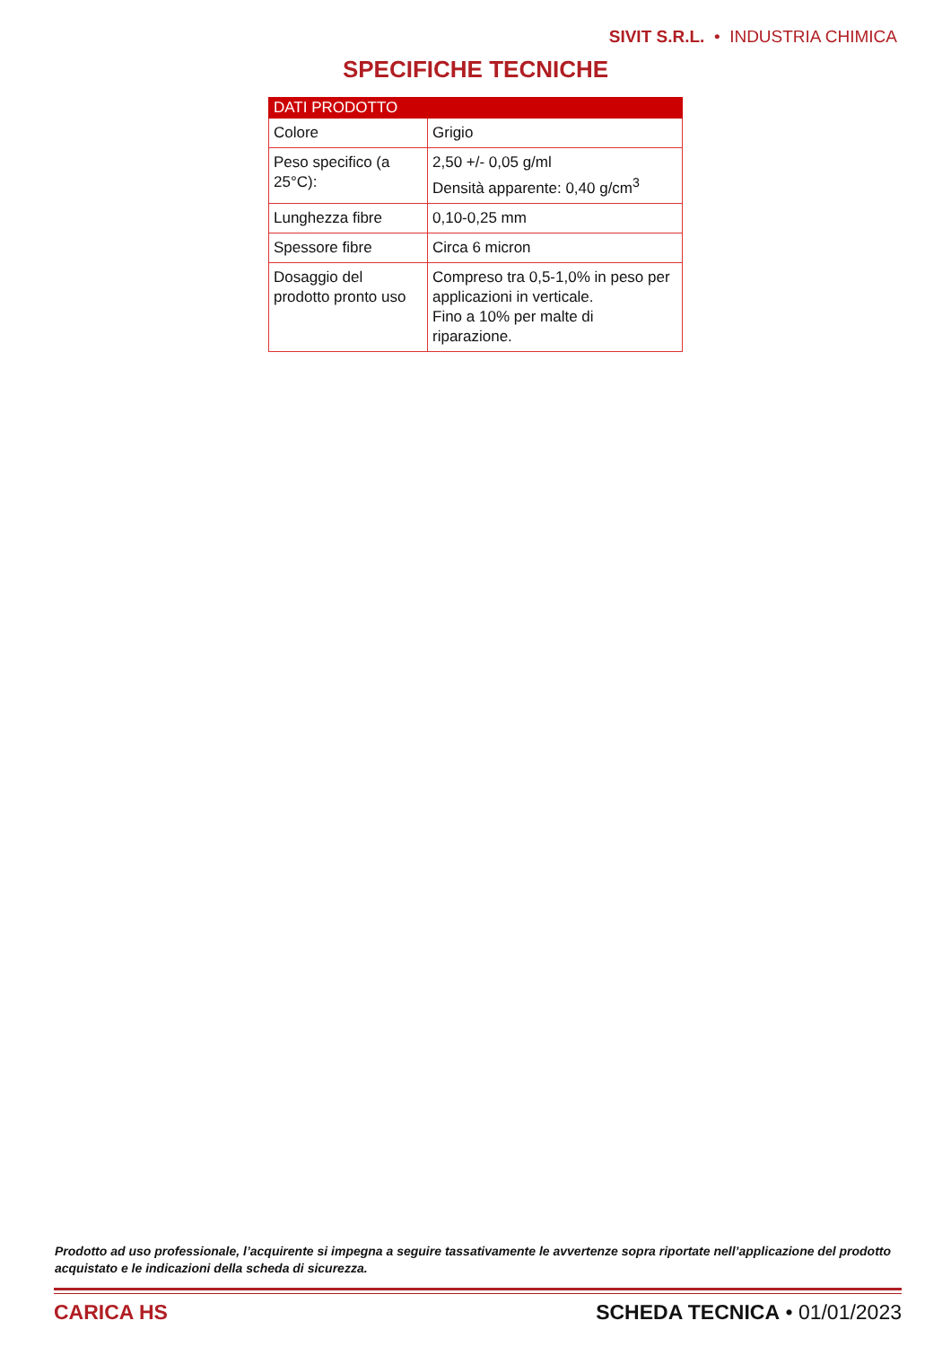SIVIT S.R.L. • INDUSTRIA CHIMICA
SPECIFICHE TECNICHE
| DATI PRODOTTO | |
| --- | --- |
| Colore | Grigio |
| Peso specifico (a 25°C): | 2,50 +/- 0,05 g/ml Densità apparente: 0,40 g/cm<sup>3</sup> |
| Lunghezza fibre | 0,10-0,25 mm |
| Spessore fibre | Circa 6 micron |
| Dosaggio del prodotto pronto uso | Compreso tra 0,5-1,0% in peso per applicazioni in verticale. Fino a 10% per malte di riparazione. |
Prodotto ad uso professionale, l’acquirente si impegna a seguire tassativamente le avvertenze sopra riportate nell’applicazione del prodotto acquistato e le indicazioni della scheda di sicurezza.
CARICA HS SCHEDA TECNICA • 01/01/2023